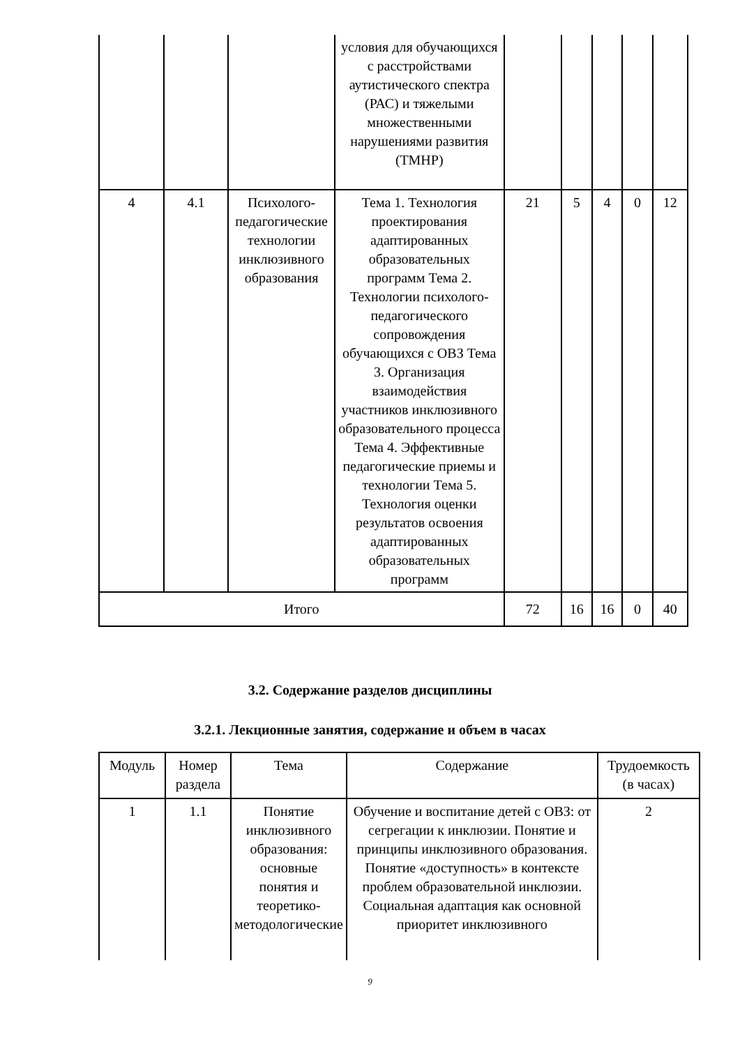| | | | условия для обучающихся с расстройствами аутистического спектра (РАС) и тяжелыми множественными нарушениями развития (ТМНР) | | | | | |
| 4 | 4.1 | Психолого-педагогические технологии инклюзивного образования | Тема 1. Технология проектирования адаптированных образовательных программ Тема 2. Технологии психолого-педагогического сопровождения обучающихся с ОВЗ Тема 3. Организация взаимодействия участников инклюзивного образовательного процесса Тема 4. Эффективные педагогические приемы и технологии Тема 5. Технология оценки результатов освоения адаптированных образовательных программ | 21 | 5 | 4 | 0 | 12 |
| Итого | | | | 72 | 16 | 16 | 0 | 40 |
3.2. Содержание разделов дисциплины
3.2.1. Лекционные занятия, содержание и объем в часах
| Модуль | Номер раздела | Тема | Содержание | Трудоемкость (в часах) |
| --- | --- | --- | --- | --- |
| 1 | 1.1 | Понятие инклюзивного образования: основные понятия и теоретико-методологические | Обучение и воспитание детей с ОВЗ: от сегрегации к инклюзии. Понятие и принципы инклюзивного образования. Понятие «доступность» в контексте проблем образовательной инклюзии. Социальная адаптация как основной приоритет инклюзивного | 2 |
9